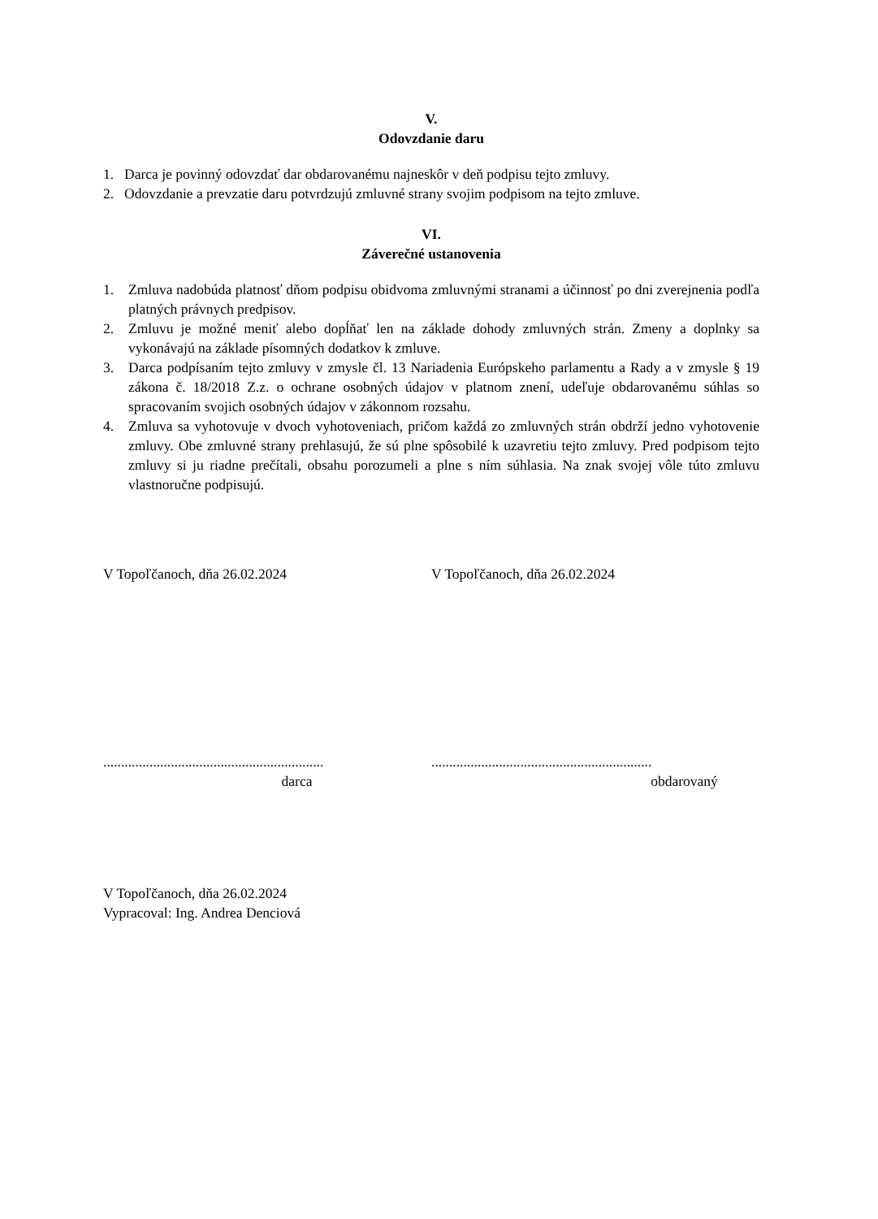V.
Odovzdanie daru
1. Darca je povinný odovzdať dar obdarovanému najneskôr v deň podpisu tejto zmluvy.
2. Odovzdanie a prevzatie daru potvrdzujú zmluvné strany svojim podpisom na tejto zmluve.
VI.
Záverečné ustanovenia
1. Zmluva nadobúda platnosť dňom podpisu obidvoma zmluvnými stranami a účinnosť po dni zverejnenia podľa platných právnych predpisov.
2. Zmluvu je možné meniť alebo dopĺňať len na základe dohody zmluvných strán. Zmeny a doplnky sa vykonávajú na základe písomných dodatkov k zmluve.
3. Darca podpísaním tejto zmluvy v zmysle čl. 13 Nariadenia Európskeho parlamentu a Rady a v zmysle § 19 zákona č. 18/2018 Z.z. o ochrane osobných údajov v platnom znení, udeľuje obdarovanému súhlas so spracovaním svojich osobných údajov v zákonnom rozsahu.
4. Zmluva sa vyhotovuje v dvoch vyhotoveniach, pričom každá zo zmluvných strán obdrží jedno vyhotovenie zmluvy. Obe zmluvné strany prehlasujú, že sú plne spôsobilé k uzavretiu tejto zmluvy. Pred podpisom tejto zmluvy si ju riadne prečítali, obsahu porozumeli a plne s ním súhlasia. Na znak svojej vôle túto zmluvu vlastnoručne podpisujú.
V Topoľčanoch, dňa 26.02.2024 V Topoľčanoch, dňa 26.02.2024
..............................................................
..............................................................
darca obdarovaný
V Topoľčanoch, dňa 26.02.2024
Vypracoval: Ing. Andrea Denciová